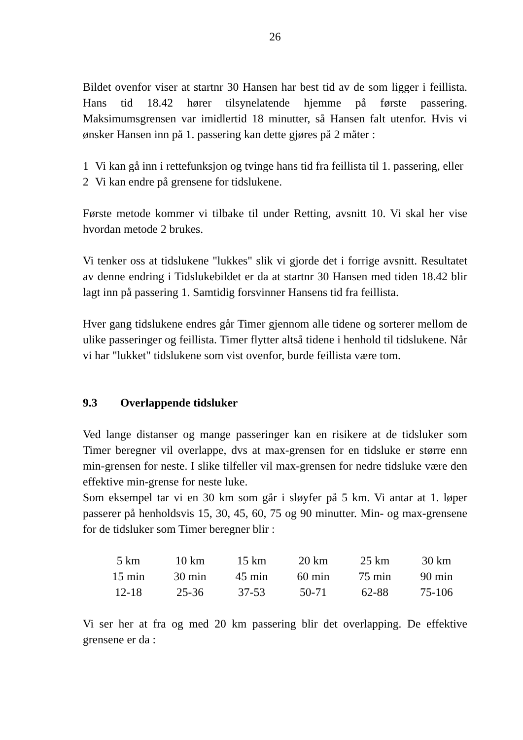26
Bildet ovenfor viser at startnr 30 Hansen har best tid av de som ligger i feillista. Hans tid 18.42 hører tilsynelatende hjemme på første passering. Maksimumsgrensen var imidlertid 18 minutter, så Hansen falt utenfor. Hvis vi ønsker Hansen inn på 1. passering kan dette gjøres på 2 måter :
1 Vi kan gå inn i rettefunksjon og tvinge hans tid fra feillista til 1. passering, eller
2 Vi kan endre på grensene for tidslukene.
Første metode kommer vi tilbake til under Retting, avsnitt 10. Vi skal her vise hvordan metode 2 brukes.
Vi tenker oss at tidslukene "lukkes" slik vi gjorde det i forrige avsnitt. Resultatet av denne endring i Tidslukebildet er da at startnr 30 Hansen med tiden 18.42 blir lagt inn på passering 1. Samtidig forsvinner Hansens tid fra feillista.
Hver gang tidslukene endres går Timer gjennom alle tidene og sorterer mellom de ulike passeringer og feillista. Timer flytter altså tidene i henhold til tidslukene. Når vi har "lukket" tidslukene som vist ovenfor, burde feillista være tom.
9.3 Overlappende tidsluker
Ved lange distanser og mange passeringer kan en risikere at de tidsluker som Timer beregner vil overlappe, dvs at max-grensen for en tidsluke er større enn min-grensen for neste. I slike tilfeller vil max-grensen for nedre tidsluke være den effektive min-grense for neste luke.
Som eksempel tar vi en 30 km som går i sløyfer på 5 km. Vi antar at 1. løper passerer på henholdsvis 15, 30, 45, 60, 75 og 90 minutter. Min- og max-grensene for de tidsluker som Timer beregner blir :
| 5 km | 10 km | 15 km | 20 km | 25 km | 30 km |
| 15 min | 30 min | 45 min | 60 min | 75 min | 90 min |
| 12-18 | 25-36 | 37-53 | 50-71 | 62-88 | 75-106 |
Vi ser her at fra og med 20 km passering blir det overlapping. De effektive grensene er da :